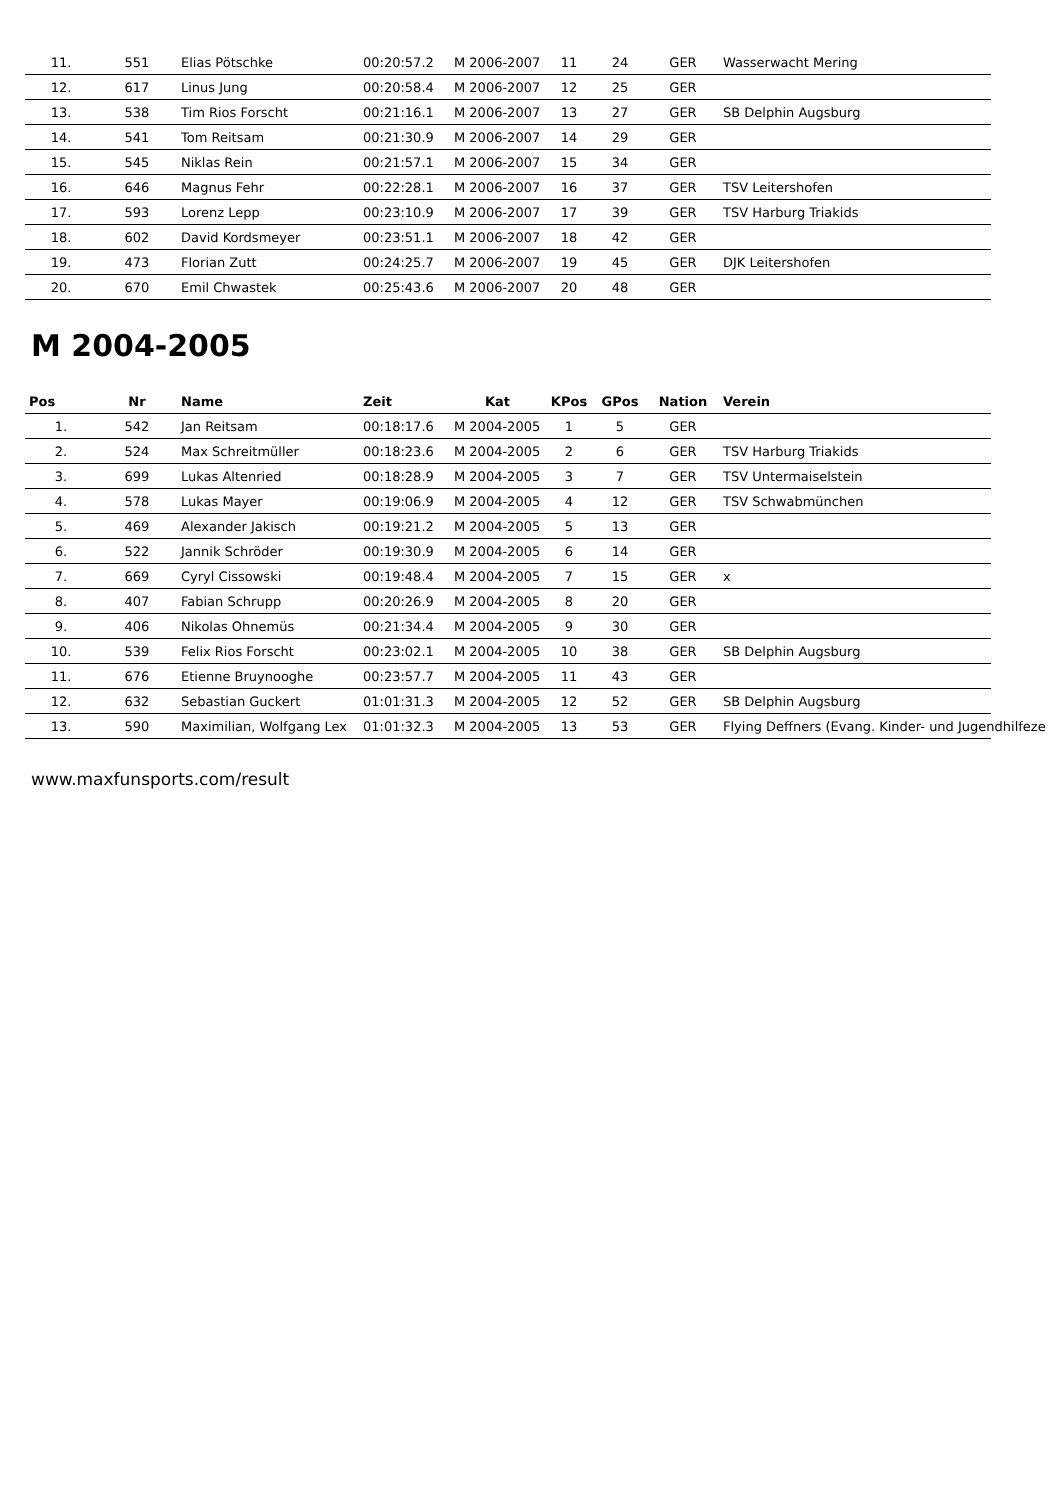| 11. | 551 | Elias Pötschke | 00:20:57.2 | M 2006-2007 | 11 | 24 | GER | Wasserwacht Mering |
| 12. | 617 | Linus Jung | 00:20:58.4 | M 2006-2007 | 12 | 25 | GER | |
| 13. | 538 | Tim Rios Forscht | 00:21:16.1 | M 2006-2007 | 13 | 27 | GER | SB Delphin Augsburg |
| 14. | 541 | Tom Reitsam | 00:21:30.9 | M 2006-2007 | 14 | 29 | GER | |
| 15. | 545 | Niklas Rein | 00:21:57.1 | M 2006-2007 | 15 | 34 | GER | |
| 16. | 646 | Magnus Fehr | 00:22:28.1 | M 2006-2007 | 16 | 37 | GER | TSV Leitershofen |
| 17. | 593 | Lorenz Lepp | 00:23:10.9 | M 2006-2007 | 17 | 39 | GER | TSV Harburg Triakids |
| 18. | 602 | David Kordsmeyer | 00:23:51.1 | M 2006-2007 | 18 | 42 | GER | |
| 19. | 473 | Florian Zutt | 00:24:25.7 | M 2006-2007 | 19 | 45 | GER | DJK Leitershofen |
| 20. | 670 | Emil Chwastek | 00:25:43.6 | M 2006-2007 | 20 | 48 | GER | |
M 2004-2005
| Pos | Nr | Name | Zeit | Kat | KPos | GPos | Nation | Verein |
| --- | --- | --- | --- | --- | --- | --- | --- | --- |
| 1. | 542 | Jan Reitsam | 00:18:17.6 | M 2004-2005 | 1 | 5 | GER | |
| 2. | 524 | Max Schreitmüller | 00:18:23.6 | M 2004-2005 | 2 | 6 | GER | TSV Harburg Triakids |
| 3. | 699 | Lukas Altenried | 00:18:28.9 | M 2004-2005 | 3 | 7 | GER | TSV Untermaiselstein |
| 4. | 578 | Lukas Mayer | 00:19:06.9 | M 2004-2005 | 4 | 12 | GER | TSV Schwabmünchen |
| 5. | 469 | Alexander Jakisch | 00:19:21.2 | M 2004-2005 | 5 | 13 | GER | |
| 6. | 522 | Jannik Schröder | 00:19:30.9 | M 2004-2005 | 6 | 14 | GER | |
| 7. | 669 | Cyryl Cissowski | 00:19:48.4 | M 2004-2005 | 7 | 15 | GER | x |
| 8. | 407 | Fabian Schrupp | 00:20:26.9 | M 2004-2005 | 8 | 20 | GER | |
| 9. | 406 | Nikolas Ohnemüs | 00:21:34.4 | M 2004-2005 | 9 | 30 | GER | |
| 10. | 539 | Felix Rios Forscht | 00:23:02.1 | M 2004-2005 | 10 | 38 | GER | SB Delphin Augsburg |
| 11. | 676 | Etienne Bruynooghe | 00:23:57.7 | M 2004-2005 | 11 | 43 | GER | |
| 12. | 632 | Sebastian Guckert | 01:01:31.3 | M 2004-2005 | 12 | 52 | GER | SB Delphin Augsburg |
| 13. | 590 | Maximilian, Wolfgang Lex | 01:01:32.3 | M 2004-2005 | 13 | 53 | GER | Flying Deffners (Evang. Kinder- und Jugendhilfeze |
www.maxfunsports.com/result